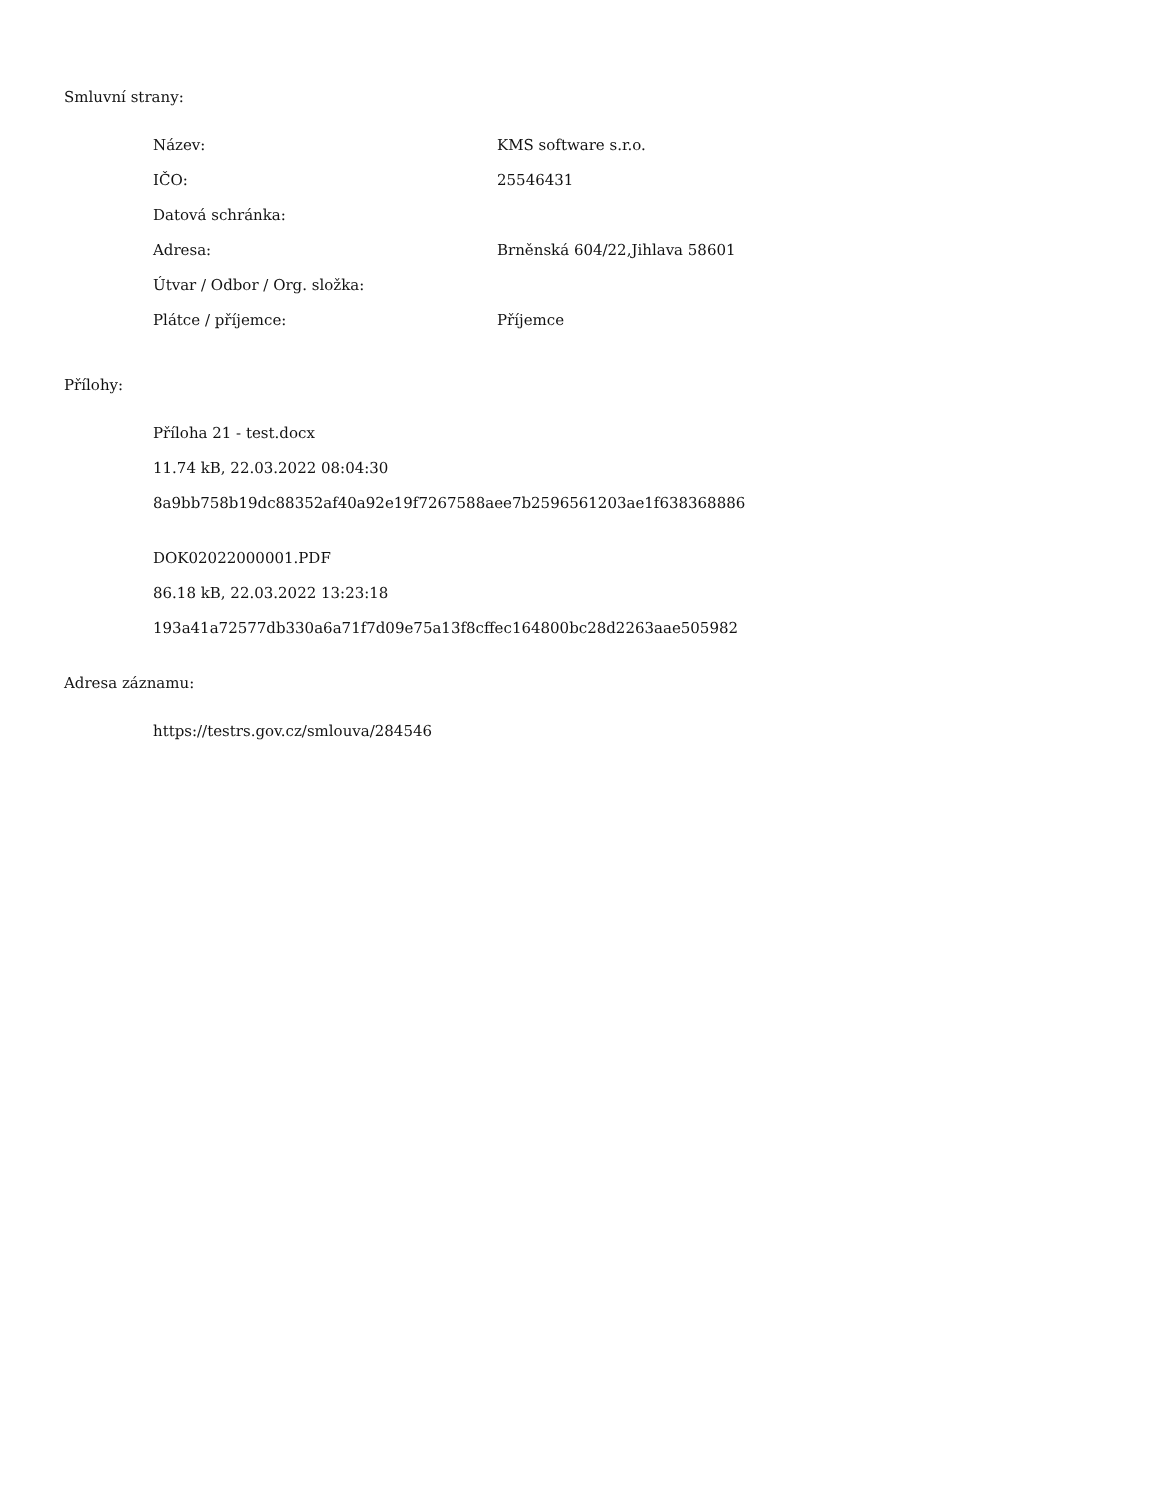Smluvní strany:
| Název: | KMS software s.r.o. |
| IČO: | 25546431 |
| Datová schránka: | |
| Adresa: | Brněnská 604/22,Jihlava 58601 |
| Útvar / Odbor / Org. složka: | |
| Plátce / příjemce: | Příjemce |
Přílohy:
Příloha 21 - test.docx
11.74 kB, 22.03.2022 08:04:30
8a9bb758b19dc88352af40a92e19f7267588aee7b2596561203ae1f638368886
DOK02022000001.PDF
86.18 kB, 22.03.2022 13:23:18
193a41a72577db330a6a71f7d09e75a13f8cffec164800bc28d2263aae505982
Adresa záznamu:
https://testrs.gov.cz/smlouva/284546